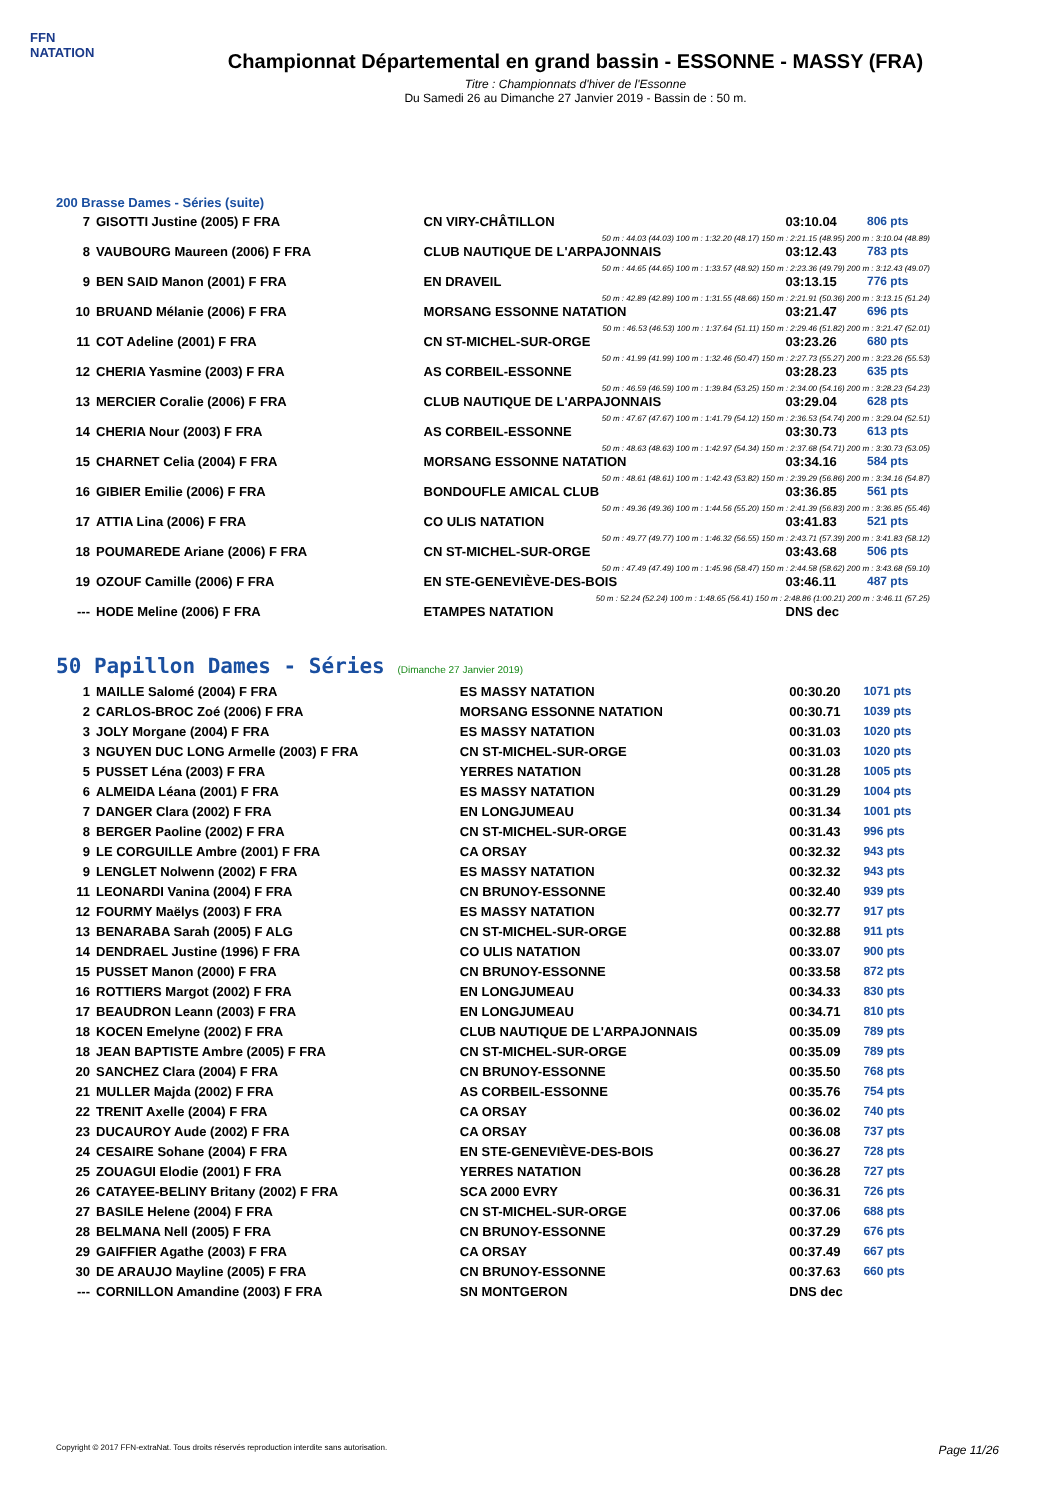FFN
NATATION
Championnat Départemental en grand bassin - ESSONNE - MASSY (FRA)
Titre : Championnats d'hiver de l'Essonne
Du Samedi 26 au Dimanche 27 Janvier 2019 - Bassin de : 50 m.
200 Brasse Dames - Séries (suite)
| 7 | GISOTTI Justine (2005) F FRA | CN VIRY-CHÂTILLON | 03:10.04 | 806 pts |
| 50 m : 44.03 (44.03) 100 m : 1:32.20 (48.17) 150 m : 2:21.15 (48.95) 200 m : 3:10.04 (48.89) | | | | |
| 8 | VAUBOURG Maureen (2006) F FRA | CLUB NAUTIQUE DE L'ARPAJONNAIS | 03:12.43 | 783 pts |
| 50 m : 44.65 (44.65) 100 m : 1:33.57 (48.92) 150 m : 2:23.36 (49.79) 200 m : 3:12.43 (49.07) | | | | |
| 9 | BEN SAID Manon (2001) F FRA | EN DRAVEIL | 03:13.15 | 776 pts |
| 50 m : 42.89 (42.89) 100 m : 1:31.55 (48.66) 150 m : 2:21.91 (50.36) 200 m : 3:13.15 (51.24) | | | | |
| 10 | BRUAND Mélanie (2006) F FRA | MORSANG ESSONNE NATATION | 03:21.47 | 696 pts |
| 50 m : 46.53 (46.53) 100 m : 1:37.64 (51.11) 150 m : 2:29.46 (51.82) 200 m : 3:21.47 (52.01) | | | | |
| 11 | COT Adeline (2001) F FRA | CN ST-MICHEL-SUR-ORGE | 03:23.26 | 680 pts |
| 50 m : 41.99 (41.99) 100 m : 1:32.46 (50.47) 150 m : 2:27.73 (55.27) 200 m : 3:23.26 (55.53) | | | | |
| 12 | CHERIA Yasmine (2003) F FRA | AS CORBEIL-ESSONNE | 03:28.23 | 635 pts |
| 50 m : 46.59 (46.59) 100 m : 1:39.84 (53.25) 150 m : 2:34.00 (54.16) 200 m : 3:28.23 (54.23) | | | | |
| 13 | MERCIER Coralie (2006) F FRA | CLUB NAUTIQUE DE L'ARPAJONNAIS | 03:29.04 | 628 pts |
| 50 m : 47.67 (47.67) 100 m : 1:41.79 (54.12) 150 m : 2:36.53 (54.74) 200 m : 3:29.04 (52.51) | | | | |
| 14 | CHERIA Nour (2003) F FRA | AS CORBEIL-ESSONNE | 03:30.73 | 613 pts |
| 50 m : 48.63 (48.63) 100 m : 1:42.97 (54.34) 150 m : 2:37.68 (54.71) 200 m : 3:30.73 (53.05) | | | | |
| 15 | CHARNET Celia (2004) F FRA | MORSANG ESSONNE NATATION | 03:34.16 | 584 pts |
| 50 m : 48.61 (48.61) 100 m : 1:42.43 (53.82) 150 m : 2:39.29 (56.86) 200 m : 3:34.16 (54.87) | | | | |
| 16 | GIBIER Emilie (2006) F FRA | BONDOUFLE AMICAL CLUB | 03:36.85 | 561 pts |
| 50 m : 49.36 (49.36) 100 m : 1:44.56 (55.20) 150 m : 2:41.39 (56.83) 200 m : 3:36.85 (55.46) | | | | |
| 17 | ATTIA Lina (2006) F FRA | CO ULIS NATATION | 03:41.83 | 521 pts |
| 50 m : 49.77 (49.77) 100 m : 1:46.32 (56.55) 150 m : 2:43.71 (57.39) 200 m : 3:41.83 (58.12) | | | | |
| 18 | POUMAREDE Ariane (2006) F FRA | CN ST-MICHEL-SUR-ORGE | 03:43.68 | 506 pts |
| 50 m : 47.49 (47.49) 100 m : 1:45.96 (58.47) 150 m : 2:44.58 (58.62) 200 m : 3:43.68 (59.10) | | | | |
| 19 | OZOUF Camille (2006) F FRA | EN STE-GENEVIÈVE-DES-BOIS | 03:46.11 | 487 pts |
| 50 m : 52.24 (52.24) 100 m : 1:48.65 (56.41) 150 m : 2:48.86 (1:00.21) 200 m : 3:46.11 (57.25) | | | | |
| --- | HODE Meline (2006) F FRA | ETAMPES NATATION | DNS dec | |
50 Papillon Dames - Séries (Dimanche 27 Janvier 2019)
| 1 | MAILLE Salomé (2004) F FRA | ES MASSY NATATION | 00:30.20 | 1071 pts |
| 2 | CARLOS-BROC Zoé (2006) F FRA | MORSANG ESSONNE NATATION | 00:30.71 | 1039 pts |
| 3 | JOLY Morgane (2004) F FRA | ES MASSY NATATION | 00:31.03 | 1020 pts |
| 3 | NGUYEN DUC LONG Armelle (2003) F FRA | CN ST-MICHEL-SUR-ORGE | 00:31.03 | 1020 pts |
| 5 | PUSSET Léna (2003) F FRA | YERRES NATATION | 00:31.28 | 1005 pts |
| 6 | ALMEIDA Léana (2001) F FRA | ES MASSY NATATION | 00:31.29 | 1004 pts |
| 7 | DANGER Clara (2002) F FRA | EN LONGJUMEAU | 00:31.34 | 1001 pts |
| 8 | BERGER Paoline (2002) F FRA | CN ST-MICHEL-SUR-ORGE | 00:31.43 | 996 pts |
| 9 | LE CORGUILLE Ambre (2001) F FRA | CA ORSAY | 00:32.32 | 943 pts |
| 9 | LENGLET Nolwenn (2002) F FRA | ES MASSY NATATION | 00:32.32 | 943 pts |
| 11 | LEONARDI Vanina (2004) F FRA | CN BRUNOY-ESSONNE | 00:32.40 | 939 pts |
| 12 | FOURMY Maëlys (2003) F FRA | ES MASSY NATATION | 00:32.77 | 917 pts |
| 13 | BENARABA Sarah (2005) F ALG | CN ST-MICHEL-SUR-ORGE | 00:32.88 | 911 pts |
| 14 | DENDRAEL Justine (1996) F FRA | CO ULIS NATATION | 00:33.07 | 900 pts |
| 15 | PUSSET Manon (2000) F FRA | CN BRUNOY-ESSONNE | 00:33.58 | 872 pts |
| 16 | ROTTIERS Margot (2002) F FRA | EN LONGJUMEAU | 00:34.33 | 830 pts |
| 17 | BEAUDRON Leann (2003) F FRA | EN LONGJUMEAU | 00:34.71 | 810 pts |
| 18 | KOCEN Emelyne (2002) F FRA | CLUB NAUTIQUE DE L'ARPAJONNAIS | 00:35.09 | 789 pts |
| 18 | JEAN BAPTISTE Ambre (2005) F FRA | CN ST-MICHEL-SUR-ORGE | 00:35.09 | 789 pts |
| 20 | SANCHEZ Clara (2004) F FRA | CN BRUNOY-ESSONNE | 00:35.50 | 768 pts |
| 21 | MULLER Majda (2002) F FRA | AS CORBEIL-ESSONNE | 00:35.76 | 754 pts |
| 22 | TRENIT Axelle (2004) F FRA | CA ORSAY | 00:36.02 | 740 pts |
| 23 | DUCAUROY Aude (2002) F FRA | CA ORSAY | 00:36.08 | 737 pts |
| 24 | CESAIRE Sohane (2004) F FRA | EN STE-GENEVIÈVE-DES-BOIS | 00:36.27 | 728 pts |
| 25 | ZOUAGUI Elodie (2001) F FRA | YERRES NATATION | 00:36.28 | 727 pts |
| 26 | CATAYEE-BELINY Britany (2002) F FRA | SCA 2000 EVRY | 00:36.31 | 726 pts |
| 27 | BASILE Helene (2004) F FRA | CN ST-MICHEL-SUR-ORGE | 00:37.06 | 688 pts |
| 28 | BELMANA Nell (2005) F FRA | CN BRUNOY-ESSONNE | 00:37.29 | 676 pts |
| 29 | GAIFFIER Agathe (2003) F FRA | CA ORSAY | 00:37.49 | 667 pts |
| 30 | DE ARAUJO Mayline (2005) F FRA | CN BRUNOY-ESSONNE | 00:37.63 | 660 pts |
| --- | CORNILLON Amandine (2003) F FRA | SN MONTGERON | DNS dec | |
Copyright © 2017 FFN-extraNat. Tous droits réservés reproduction interdite sans autorisation. Page 11/26